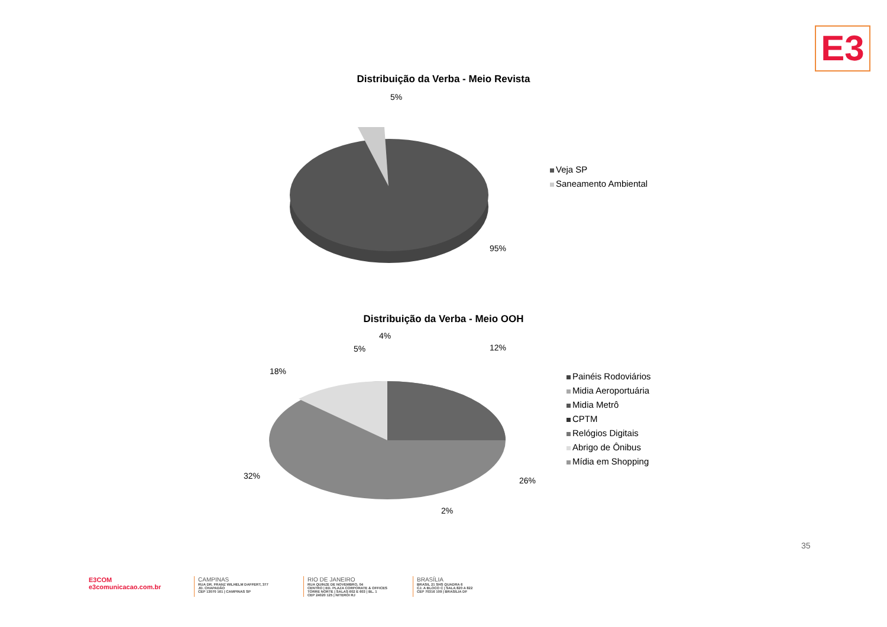E3
Distribuição da Verba - Meio Revista
5%
95%
Veja SP
Saneamento Ambiental
Distribuição da Verba - Meio OOH
4%
5% 12%
18%
32% 26%
2%
Painéis Rodoviários
Midia Aeroportuária
Midia Metrô
CPTM
Relógios Digitais
Abrigo de Ônibus
Mídia em Shopping
35
E3COM
e3comunicacao.com.br
CAMPINAS
RUA DR. FRANZ WILHELM DAFFERT, 377
JD. CHAPADÃO
CEP 13070 161 | CAMPINAS SP
RIO DE JANEIRO
RUA QUINZE DE NOVEMBRO, 04
CENTRO | ED. PLAZA CORPORATE & OFFICES
TORRE NORTE | SALAS 602 E 603 | BL. 1
CEP 24020 125 | NITERÓI RJ
BRASÍLIA
BRASIL 21 SHS QUADRA 6
CJ. A BLOCO C | SALA 820 A 822
CEP 70316 109 | BRASÍLIA DF